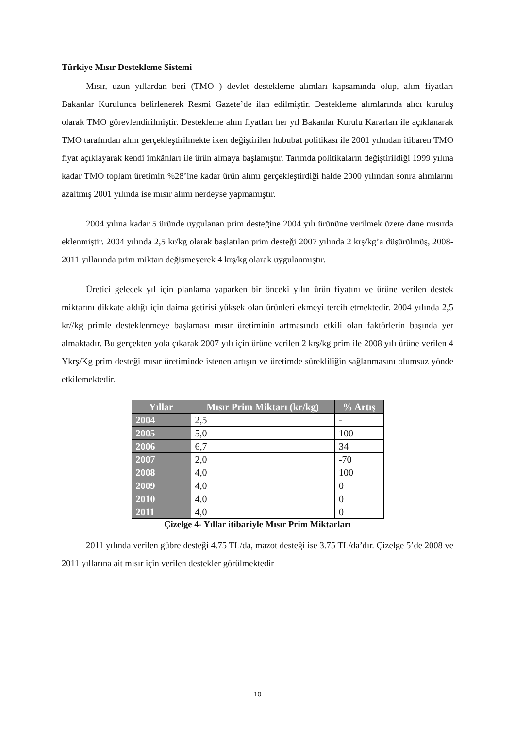Türkiye Mısır Destekleme Sistemi
Mısır, uzun yıllardan beri (TMO ) devlet destekleme alımları kapsamında olup, alım fiyatları Bakanlar Kurulunca belirlenerek Resmi Gazete’de ilan edilmiştir. Destekleme alımlarında alıcı kuruluş olarak TMO görevlendirilmiştir. Destekleme alım fiyatları her yıl Bakanlar Kurulu Kararları ile açıklanarak TMO tarafından alım gerçekleştirilmekte iken değiştirilen hububat politikası ile 2001 yılından itibaren TMO fiyat açıklayarak kendi imkânları ile ürün almaya başlamıştır. Tarımda politikaların değiştirildiği 1999 yılına kadar TMO toplam üretimin %28’ine kadar ürün alımı gerçekleştirdiği halde 2000 yılından sonra alımlarını azaltmış 2001 yılında ise mısır alımı nerdeyse yapmamıştır.
2004 yılına kadar 5 üründe uygulanan prim desteğine 2004 yılı ürününe verilmek üzere dane mısırda eklenmiştir. 2004 yılında 2,5 kr/kg olarak başlatılan prim desteği 2007 yılında 2 krş/kg’a düşürülmüş, 2008- 2011 yıllarında prim miktarı değişmeyerek 4 krş/kg olarak uygulanmıştır.
Üretici gelecek yıl için planlama yaparken bir önceki yılın ürün fiyatını ve ürüne verilen destek miktarını dikkate aldığı için daima getirisi yüksek olan ürünleri ekmeyi tercih etmektedir. 2004 yılında 2,5 kr//kg primle desteklenmeye başlaması mısır üretiminin artmasında etkili olan faktörlerin başında yer almaktadır. Bu gerçekten yola çıkarak 2007 yılı için ürüne verilen 2 krş/kg prim ile 2008 yılı ürüne verilen 4 Ykrş/Kg prim desteği mısır üretiminde istenen artışın ve üretimde sürekliliğin sağlanmasını olumsuz yönde etkilemektedir.
| Yıllar | Mısır Prim Miktarı (kr/kg) | % Artış |
| --- | --- | --- |
| 2004 | 2,5 | - |
| 2005 | 5,0 | 100 |
| 2006 | 6,7 | 34 |
| 2007 | 2,0 | -70 |
| 2008 | 4,0 | 100 |
| 2009 | 4,0 | 0 |
| 2010 | 4,0 | 0 |
| 2011 | 4,0 | 0 |
Çizelge 4- Yıllar itibariyle Mısır Prim Miktarları
2011 yılında verilen gübre desteği 4.75 TL/da, mazot desteği ise 3.75 TL/da’dır. Çizelge 5’de 2008 ve 2011 yıllarına ait mısır için verilen destekler görülmektedir
10